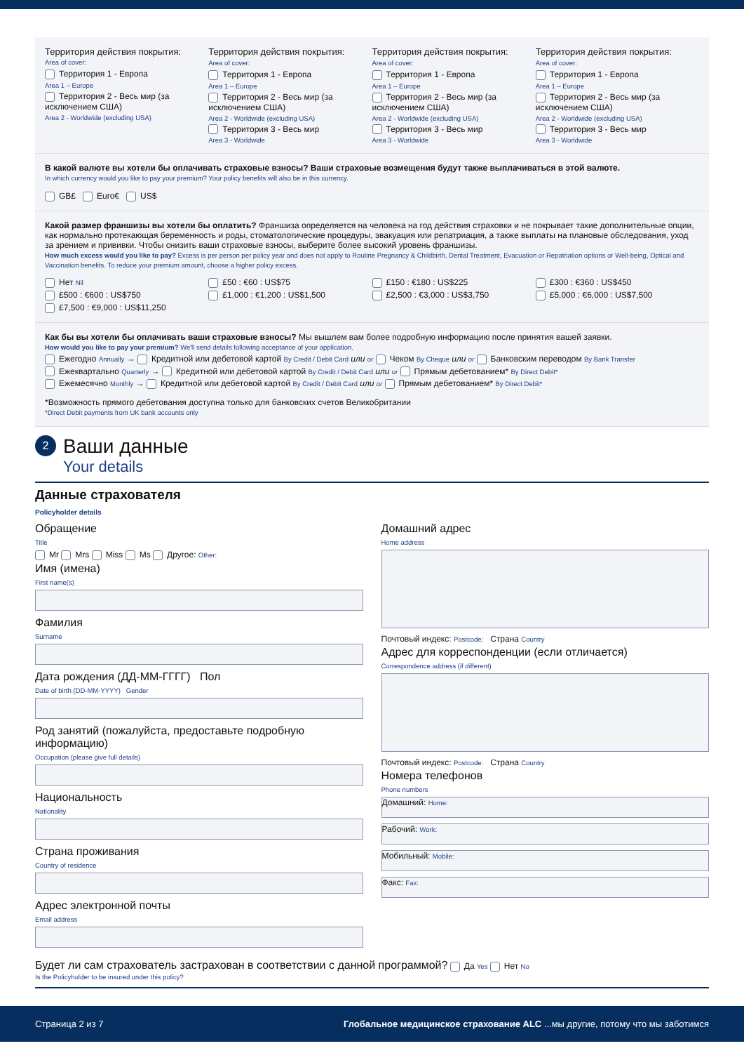Территория действия покрытия:
Area of cover:
Территория 1 - Европа
Area 1 – Europe
Территория 2 - Весь мир (за исключением США)
Area 2 - Worldwide (excluding USA)
Территория действия покрытия:
Area of cover:
Территория 1 - Европа
Area 1 – Europe
Территория 2 - Весь мир (за исключением США)
Area 2 - Worldwide (excluding USA)
Территория 3 - Весь мир
Area 3 - Worldwide
Территория действия покрытия:
Area of cover:
Территория 1 - Европа
Area 1 – Europe
Территория 2 - Весь мир (за исключением США)
Area 2 - Worldwide (excluding USA)
Территория 3 - Весь мир
Area 3 - Worldwide
Территория действия покрытия:
Area of cover:
Территория 1 - Европа
Area 1 – Europe
Территория 2 - Весь мир (за исключением США)
Area 2 - Worldwide (excluding USA)
Территория 3 - Весь мир
Area 3 - Worldwide
В какой валюте вы хотели бы оплачивать страховые взносы? Ваши страховые возмещения будут также выплачиваться в этой валюте.
In which currency would you like to pay your premium? Your policy benefits will also be in this currency.
GB£ Euro€ US$
Какой размер франшизы вы хотели бы оплатить? Франшиза определяется на человека на год действия страховки и не покрывает такие дополнительные опции, как нормально протекающая беременность и роды, стоматологические процедуры, эвакуация или репатриация, а также выплаты на плановые обследования, уход за зрением и прививки. Чтобы снизить ваши страховые взносы, выберите более высокий уровень франшизы.
How much excess would you like to pay? Excess is per person per policy year and does not apply to Routine Pregnancy & Childbirth, Dental Treatment, Evacuation or Repatriation options or Well-being, Optical and Vaccination benefits. To reduce your premium amount, choose a higher policy excess.
Нет Nil
£500 : €600 : US$750
£7,500 : €9,000 : US$11,250
£50 : €60 : US$75
£1,000 : €1,200 : US$1,500
£150 : €180 : US$225
£2,500 : €3,000 : US$3,750
£300 : €360 : US$450
£5,000 : €6,000 : US$7,500
Как бы вы хотели бы оплачивать ваши страховые взносы? Мы вышлем вам более подробную информацию после принятия вашей заявки.
How would you like to pay your premium? We'll send details following acceptance of your application.
Ежегодно Annually → Кредитной или дебетовой картой By Credit / Debit Card или or Чеком By Cheque или or Банковским переводом By Bank Transfer
Ежеквартально Quarterly → Кредитной или дебетовой картой By Credit / Debit Card или or Прямым дебетованием* By Direct Debit*
Ежемесячно Monthly → Кредитной или дебетовой картой By Credit / Debit Card или or Прямым дебетованием* By Direct Debit*
*Возможность прямого дебетования доступна только для банковских счетов Великобритании
*Direct Debit payments from UK bank accounts only
2
Ваши данные
Your details
Данные страхователя
Policyholder details
Обращение
Title
Mr Mrs Miss Ms Другое: Other:
Имя (имена)
First name(s)
Фамилия
Surname
Дата рождения (ДД-ММ-ГГГГ) Пол
Date of birth (DD-MM-YYYY) Gender
Род занятий (пожалуйста, предоставьте подробную информацию)
Occupation (please give full details)
Национальность
Nationality
Страна проживания
Country of residence
Адрес электронной почты
Email address
Домашний адрес
Home address
Почтовый индекс: Postcode: Страна Country
Адрес для корреспонденции (если отличается)
Correspondence address (if different)
Почтовый индекс: Postcode: Страна Country
Номера телефонов
Phone numbers
Домашний: Home:
Рабочий: Work:
Мобильный: Mobile:
Факс: Fax:
Будет ли сам страхователь застрахован в соответствии с данной программой? Да Yes Нет No
Is the Policyholder to be insured under this policy?
Страница 2 из 7 Глобальное медицинское страхование ALC ...мы другие, потому что мы заботимся